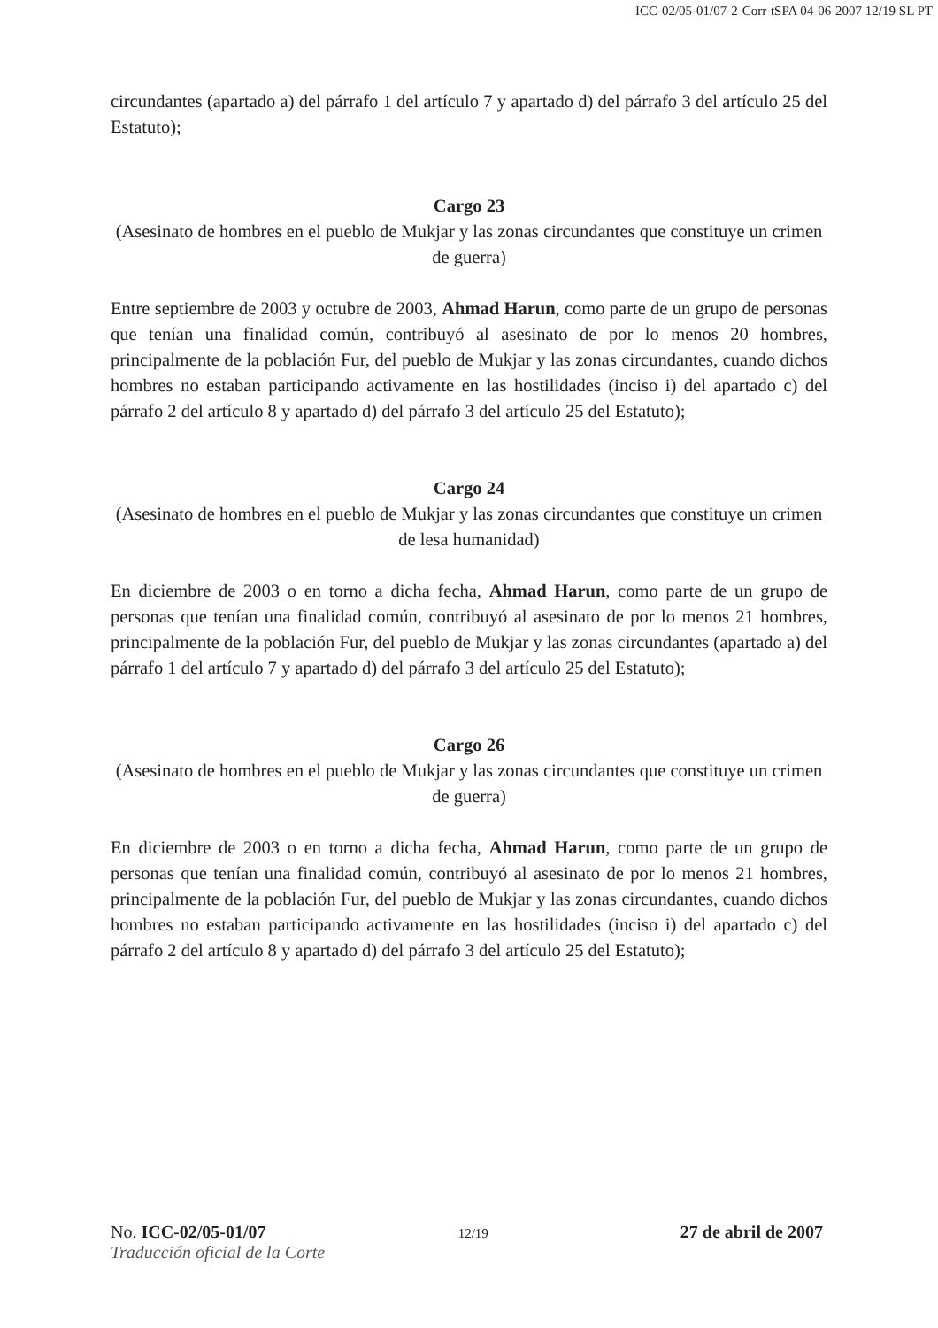ICC-02/05-01/07-2-Corr-tSPA 04-06-2007 12/19 SL PT
circundantes (apartado a) del párrafo 1 del artículo 7 y apartado d) del párrafo 3 del artículo 25 del Estatuto);
Cargo 23
(Asesinato de hombres en el pueblo de Mukjar y las zonas circundantes que constituye un crimen de guerra)
Entre septiembre de 2003 y octubre de 2003, Ahmad Harun, como parte de un grupo de personas que tenían una finalidad común, contribuyó al asesinato de por lo menos 20 hombres, principalmente de la población Fur, del pueblo de Mukjar y las zonas circundantes, cuando dichos hombres no estaban participando activamente en las hostilidades (inciso i) del apartado c) del párrafo 2 del artículo 8 y apartado d) del párrafo 3 del artículo 25 del Estatuto);
Cargo 24
(Asesinato de hombres en el pueblo de Mukjar y las zonas circundantes que constituye un crimen de lesa humanidad)
En diciembre de 2003 o en torno a dicha fecha, Ahmad Harun, como parte de un grupo de personas que tenían una finalidad común, contribuyó al asesinato de por lo menos 21 hombres, principalmente de la población Fur, del pueblo de Mukjar y las zonas circundantes (apartado a) del párrafo 1 del artículo 7 y apartado d) del párrafo 3 del artículo 25 del Estatuto);
Cargo 26
(Asesinato de hombres en el pueblo de Mukjar y las zonas circundantes que constituye un crimen de guerra)
En diciembre de 2003 o en torno a dicha fecha, Ahmad Harun, como parte de un grupo de personas que tenían una finalidad común, contribuyó al asesinato de por lo menos 21 hombres, principalmente de la población Fur, del pueblo de Mukjar y las zonas circundantes, cuando dichos hombres no estaban participando activamente en las hostilidades (inciso i) del apartado c) del párrafo 2 del artículo 8 y apartado d) del párrafo 3 del artículo 25 del Estatuto);
No. ICC-02/05-01/07 12/19 27 de abril de 2007
Traducción oficial de la Corte